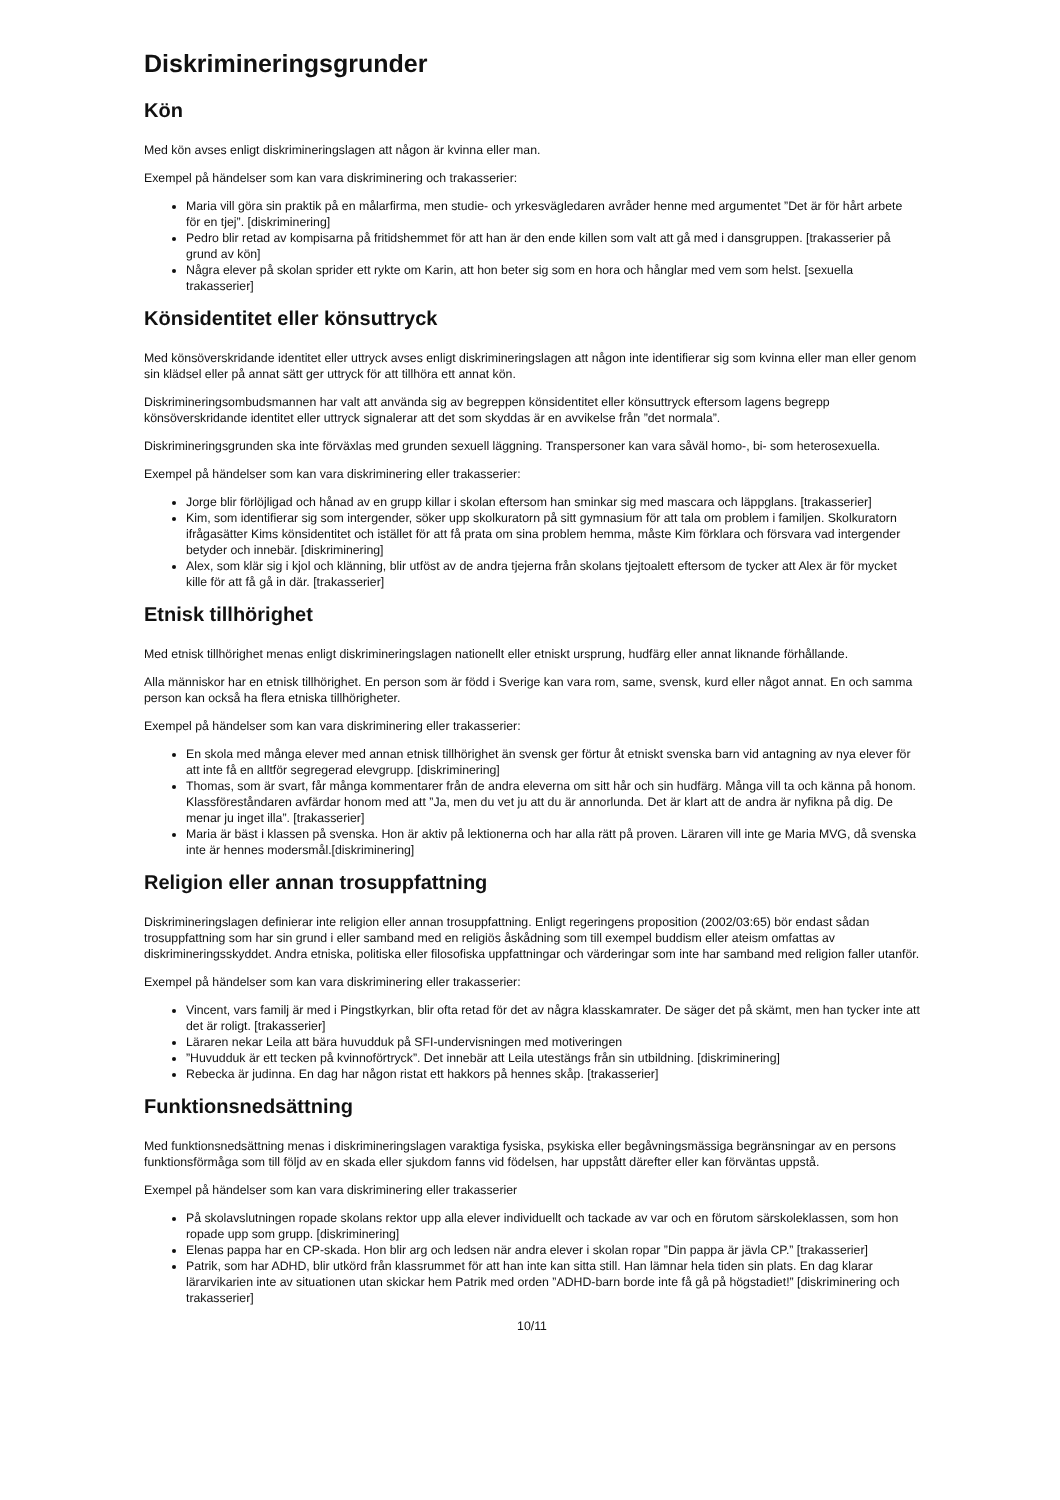Diskrimineringsgrunder
Kön
Med kön avses enligt diskrimineringslagen att någon är kvinna eller man.
Exempel på händelser som kan vara diskriminering och trakasserier:
Maria vill göra sin praktik på en målarfirma, men studie- och yrkesvägledaren avråder henne med argumentet ”Det är för hårt arbete för en tjej”. [diskriminering]
Pedro blir retad av kompisarna på fritidshemmet för att han är den ende killen som valt att gå med i dansgruppen. [trakasserier på grund av kön]
Några elever på skolan sprider ett rykte om Karin, att hon beter sig som en hora och hånglar med vem som helst. [sexuella trakasserier]
Könsidentitet eller könsuttryck
Med könsöverskridande identitet eller uttryck avses enligt diskrimineringslagen att någon inte identifierar sig som kvinna eller man eller genom sin klädsel eller på annat sätt ger uttryck för att tillhöra ett annat kön.
Diskrimineringsombudsmannen har valt att använda sig av begreppen könsidentitet eller könsuttryck eftersom lagens begrepp könsöverskridande identitet eller uttryck signalerar att det som skyddas är en avvikelse från ”det normala”.
Diskrimineringsgrunden ska inte förväxlas med grunden sexuell läggning. Transpersoner kan vara såväl homo-, bi- som heterosexuella.
Exempel på händelser som kan vara diskriminering eller trakasserier:
Jorge blir förlöjligad och hånad av en grupp killar i skolan eftersom han sminkar sig med mascara och läppglans. [trakasserier]
Kim, som identifierar sig som intergender, söker upp skolkuratorn på sitt gymnasium för att tala om problem i familjen. Skolkuratorn ifrågasätter Kims könsidentitet och istället för att få prata om sina problem hemma, måste Kim förklara och försvara vad intergender betyder och innebär. [diskriminering]
Alex, som klär sig i kjol och klänning, blir utföst av de andra tjejerna från skolans tjejtoalett eftersom de tycker att Alex är för mycket kille för att få gå in där. [trakasserier]
Etnisk tillhörighet
Med etnisk tillhörighet menas enligt diskrimineringslagen nationellt eller etniskt ursprung, hudfärg eller annat liknande förhållande.
Alla människor har en etnisk tillhörighet. En person som är född i Sverige kan vara rom, same, svensk, kurd eller något annat. En och samma person kan också ha flera etniska tillhörigheter.
Exempel på händelser som kan vara diskriminering eller trakasserier:
En skola med många elever med annan etnisk tillhörighet än svensk ger förtur åt etniskt svenska barn vid antagning av nya elever för att inte få en alltför segregerad elevgrupp. [diskriminering]
Thomas, som är svart, får många kommentarer från de andra eleverna om sitt hår och sin hudfärg. Många vill ta och känna på honom. Klassföreståndaren avfärdar honom med att ”Ja, men du vet ju att du är annorlunda. Det är klart att de andra är nyfikna på dig. De menar ju inget illa”. [trakasserier]
Maria är bäst i klassen på svenska. Hon är aktiv på lektionerna och har alla rätt på proven. Läraren vill inte ge Maria MVG, då svenska inte är hennes modersmål.[diskriminering]
Religion eller annan trosuppfattning
Diskrimineringslagen definierar inte religion eller annan trosuppfattning. Enligt regeringens proposition (2002/03:65) bör endast sådan trosuppfattning som har sin grund i eller samband med en religiös åskådning som till exempel buddism eller ateism omfattas av diskrimineringsskyddet. Andra etniska, politiska eller filosofiska uppfattningar och värderingar som inte har samband med religion faller utanför.
Exempel på händelser som kan vara diskriminering eller trakasserier:
Vincent, vars familj är med i Pingstkyrkan, blir ofta retad för det av några klasskamrater. De säger det på skämt, men han tycker inte att det är roligt. [trakasserier]
Läraren nekar Leila att bära huvudduk på SFI-undervisningen med motiveringen
”Huvudduk är ett tecken på kvinnoförtryck”. Det innebär att Leila utestängs från sin utbildning. [diskriminering]
Rebecka är judinna. En dag har någon ristat ett hakkors på hennes skåp. [trakasserier]
Funktionsnedsättning
Med funktionsnedsättning menas i diskrimineringslagen varaktiga fysiska, psykiska eller begåvningsmässiga begränsningar av en persons funktionsförmåga som till följd av en skada eller sjukdom fanns vid födelsen, har uppstått därefter eller kan förväntas uppstå.
Exempel på händelser som kan vara diskriminering eller trakasserier
På skolavslutningen ropade skolans rektor upp alla elever individuellt och tackade av var och en förutom särskoleklassen, som hon ropade upp som grupp. [diskriminering]
Elenas pappa har en CP-skada. Hon blir arg och ledsen när andra elever i skolan ropar ”Din pappa är jävla CP.” [trakasserier]
Patrik, som har ADHD, blir utkörd från klassrummet för att han inte kan sitta still. Han lämnar hela tiden sin plats. En dag klarar lärarvikarien inte av situationen utan skickar hem Patrik med orden ”ADHD-barn borde inte få gå på högstadiet!” [diskriminering och trakasserier]
10/11